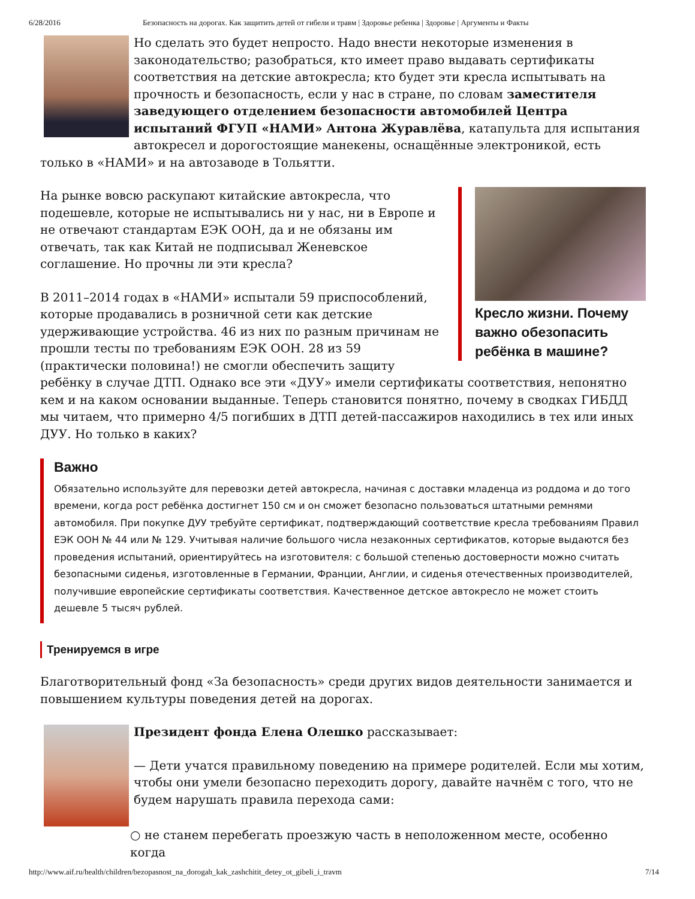6/28/2016 Безопасность на дорогах. Как защитить детей от гибели и травм | Здоровье ребенка | Здоровье | Аргументы и Факты
Но сделать это будет непросто. Надо внести некоторые изменения в законодательство; разобраться, кто имеет право выдавать сертификаты соответствия на детские автокресла; кто будет эти кресла испытывать на прочность и безопасность, если у нас в стране, по словам заместителя заведующего отделением безопасности автомобилей Центра испытаний ФГУП «НАМИ» Антона Журавлёва, катапульта для испытания автокресел и дорогостоящие манекены, оснащённые электроникой, есть только в «НАМИ» и на автозаводе в Тольятти.
Кресло жизни. Почему важно обезопасить ребёнка в машине?
На рынке вовсю раскупают китайские автокресла, что подешевле, которые не испытывались ни у нас, ни в Европе и не отвечают стандартам ЕЭК ООН, да и не обязаны им отвечать, так как Китай не подписывал Женевское соглашение. Но прочны ли эти кресла?
В 2011–2014 годах в «НАМИ» испытали 59 приспособлений, которые продавались в розничной сети как детские удерживающие устройства. 46 из них по разным причинам не прошли тесты по требованиям ЕЭК ООН. 28 из 59 (практически половина!) не смогли обеспечить защиту ребёнку в случае ДТП. Однако все эти «ДУУ» имели сертификаты соответствия, непонятно кем и на каком основании выданные. Теперь становится понятно, почему в сводках ГИБДД мы читаем, что примерно 4/5 погибших в ДТП детей-пассажиров находились в тех или иных ДУУ. Но только в каких?
Важно
Обязательно используйте для перевозки детей автокресла, начиная с доставки младенца из роддома и до того времени, когда рост ребёнка достигнет 150 см и он сможет безопасно пользоваться штатными ремнями автомобиля. При покупке ДУУ требуйте сертификат, подтверждающий соответствие кресла требованиям Правил ЕЭК ООН № 44 или № 129. Учитывая наличие большого числа незаконных сертификатов, которые выдаются без проведения испытаний, ориентируйтесь на изготовителя: с большой степенью достоверности можно считать безопасными сиденья, изготовленные в Германии, Франции, Англии, и сиденья отечественных производителей, получившие европейские сертификаты соответствия. Качественное детское автокресло не может стоить дешевле 5 тысяч рублей.
Тренируемся в игре
Благотворительный фонд «За безопасность» среди других видов деятельности занимается и повышением культуры поведения детей на дорогах.
Президент фонда Елена Олешко рассказывает:
— Дети учатся правильному поведению на примере родителей. Если мы хотим, чтобы они умели безопасно переходить дорогу, давайте начнём с того, что не будем нарушать правила перехода сами:
○ не станем перебегать проезжую часть в неположенном месте, особенно когда
http://www.aif.ru/health/children/bezopasnost_na_dorogah_kak_zashchitit_detey_ot_gibeli_i_travm 7/14